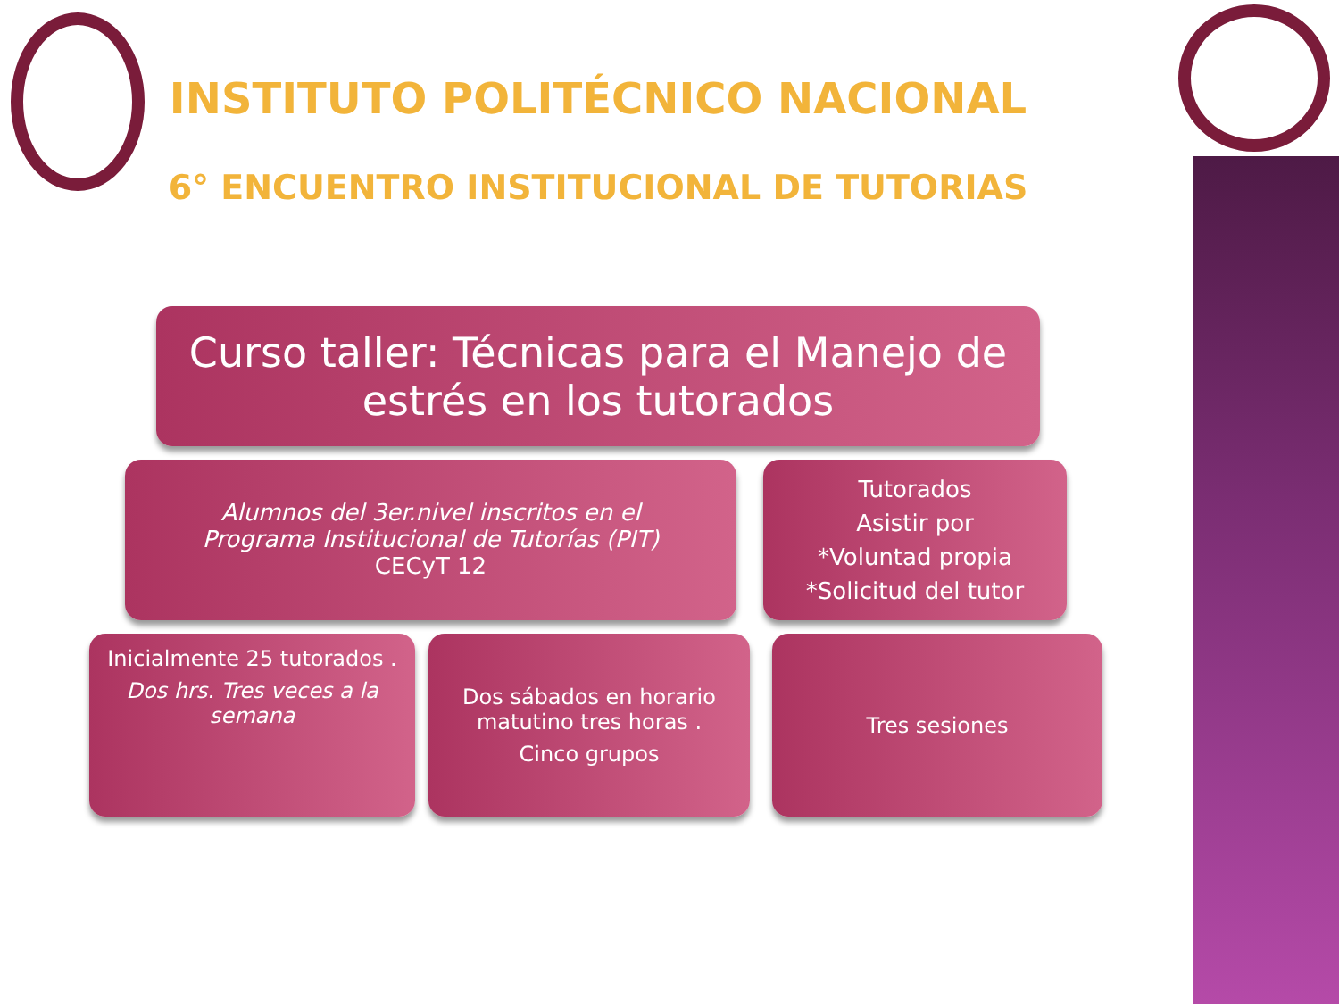INSTITUTO POLITÉCNICO NACIONAL
6° ENCUENTRO INSTITUCIONAL DE TUTORIAS
Curso taller: Técnicas para el Manejo de estrés en los tutorados
Alumnos del 3er.nivel inscritos en el
Programa Institucional de Tutorías (PIT)
CECyT 12
Tutorados
Asistir por
*Voluntad propia
*Solicitud del tutor
Inicialmente 25 tutorados .
Dos hrs. Tres veces a la semana
Dos sábados en horario matutino tres horas .
Cinco grupos
Tres sesiones